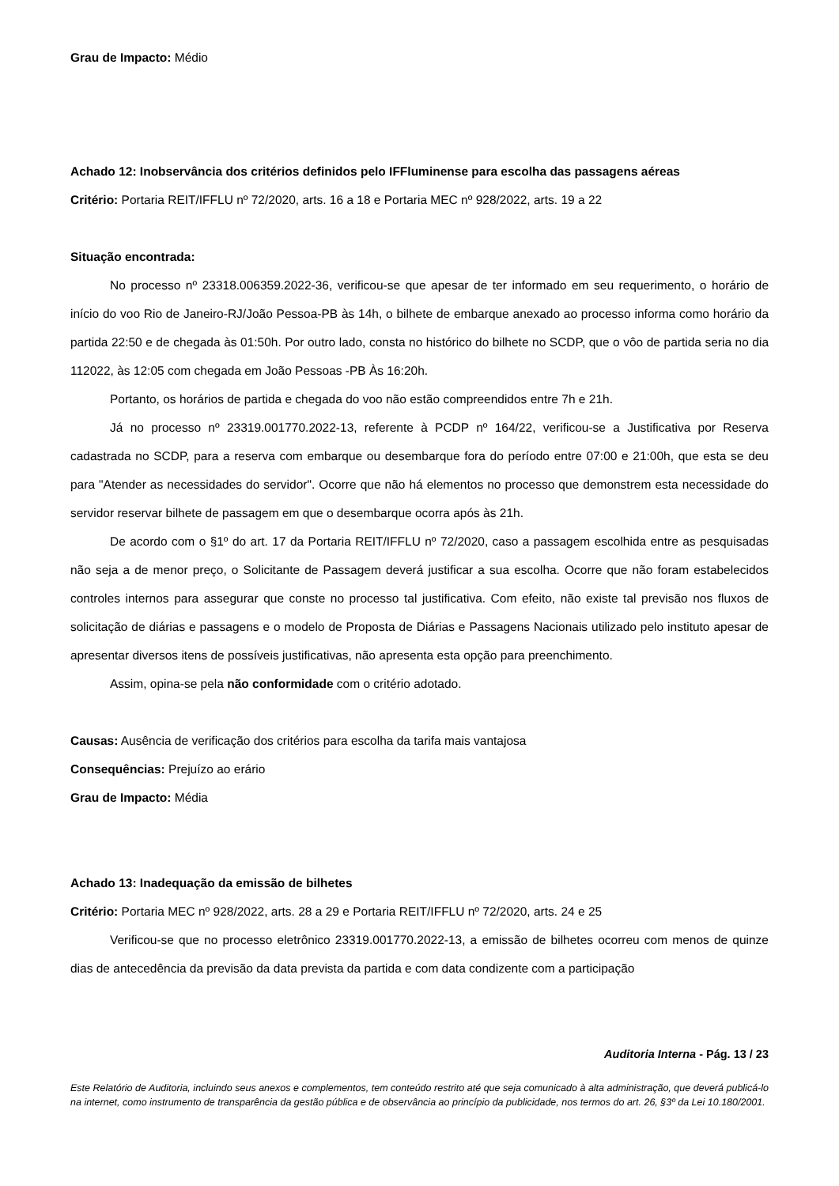Grau de Impacto: Médio
Achado 12: Inobservância dos critérios definidos pelo IFFluminense para escolha das passagens aéreas
Critério: Portaria REIT/IFFLU nº 72/2020, arts. 16 a 18 e Portaria MEC nº 928/2022, arts. 19 a 22
Situação encontrada:
No processo nº 23318.006359.2022-36, verificou-se que apesar de ter informado em seu requerimento, o horário de início do voo Rio de Janeiro-RJ/João Pessoa-PB às 14h, o bilhete de embarque anexado ao processo informa como horário da partida 22:50 e de chegada às 01:50h. Por outro lado, consta no histórico do bilhete no SCDP, que o vôo de partida seria no dia 112022, às 12:05 com chegada em João Pessoas -PB Às 16:20h.
Portanto, os horários de partida e chegada do voo não estão compreendidos entre 7h e 21h.
Já no processo nº 23319.001770.2022-13, referente à PCDP nº 164/22, verificou-se a Justificativa por Reserva cadastrada no SCDP, para a reserva com embarque ou desembarque fora do período entre 07:00 e 21:00h, que esta se deu para "Atender as necessidades do servidor". Ocorre que não há elementos no processo que demonstrem esta necessidade do servidor reservar bilhete de passagem em que o desembarque ocorra após às 21h.
De acordo com o §1º do art. 17 da Portaria REIT/IFFLU nº 72/2020, caso a passagem escolhida entre as pesquisadas não seja a de menor preço, o Solicitante de Passagem deverá justificar a sua escolha. Ocorre que não foram estabelecidos controles internos para assegurar que conste no processo tal justificativa. Com efeito, não existe tal previsão nos fluxos de solicitação de diárias e passagens e o modelo de Proposta de Diárias e Passagens Nacionais utilizado pelo instituto apesar de apresentar diversos itens de possíveis justificativas, não apresenta esta opção para preenchimento.
Assim, opina-se pela não conformidade com o critério adotado.
Causas: Ausência de verificação dos critérios para escolha da tarifa mais vantajosa
Consequências: Prejuízo ao erário
Grau de Impacto: Média
Achado 13: Inadequação da emissão de bilhetes
Critério: Portaria MEC nº 928/2022, arts. 28 a 29 e Portaria REIT/IFFLU nº 72/2020, arts. 24 e 25
Verificou-se que no processo eletrônico 23319.001770.2022-13, a emissão de bilhetes ocorreu com menos de quinze dias de antecedência da previsão da data prevista da partida e com data condizente com a participação
Auditoria Interna - Pág. 13 / 23
Este Relatório de Auditoria, incluindo seus anexos e complementos, tem conteúdo restrito até que seja comunicado à alta administração, que deverá publicá-lo na internet, como instrumento de transparência da gestão pública e de observância ao princípio da publicidade, nos termos do art. 26, §3º da Lei 10.180/2001.